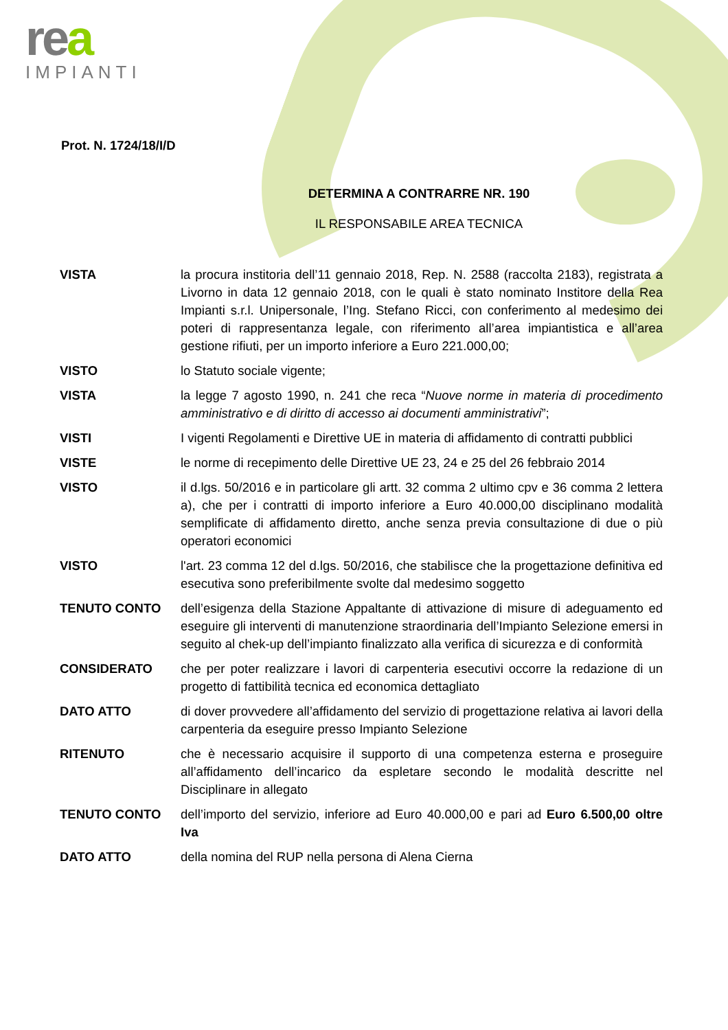rea
IMPIANTI
Prot. N. 1724/18/I/D
DETERMINA A CONTRARRE NR. 190
IL RESPONSABILE AREA TECNICA
| VISTA | la procura institoria dell’11 gennaio 2018, Rep. N. 2588 (raccolta 2183), registrata a Livorno in data 12 gennaio 2018, con le quali è stato nominato Institore della Rea Impianti s.r.l. Unipersonale, l’Ing. Stefano Ricci, con conferimento al medesimo dei poteri di rappresentanza legale, con riferimento all’area impiantistica e all’area gestione rifiuti, per un importo inferiore a Euro 221.000,00; |
| VISTO | lo Statuto sociale vigente; |
| VISTA | la legge 7 agosto 1990, n. 241 che reca “ Nuove norme in materia di procedimento amministrativo e di diritto di accesso ai documenti amministrativi ”; |
| VISTI | I vigenti Regolamenti e Direttive UE in materia di affidamento di contratti pubblici |
| VISTE | le norme di recepimento delle Direttive UE 23, 24 e 25 del 26 febbraio 2014 |
| VISTO | il d.lgs. 50/2016 e in particolare gli artt. 32 comma 2 ultimo cpv e 36 comma 2 lettera a), che per i contratti di importo inferiore a Euro 40.000,00 disciplinano modalità semplificate di affidamento diretto, anche senza previa consultazione di due o più operatori economici |
| VISTO | l'art. 23 comma 12 del d.lgs. 50/2016, che stabilisce che la progettazione definitiva ed esecutiva sono preferibilmente svolte dal medesimo soggetto |
| TENUTO CONTO | dell’esigenza della Stazione Appaltante di attivazione di misure di adeguamento ed eseguire gli interventi di manutenzione straordinaria dell’Impianto Selezione emersi in seguito al chek-up dell’impianto finalizzato alla verifica di sicurezza e di conformità |
| CONSIDERATO | che per poter realizzare i lavori di carpenteria esecutivi occorre la redazione di un progetto di fattibilità tecnica ed economica dettagliato |
| DATO ATTO | di dover provvedere all’affidamento del servizio di progettazione relativa ai lavori della carpenteria da eseguire presso Impianto Selezione |
| RITENUTO | che è necessario acquisire il supporto di una competenza esterna e proseguire all’affidamento dell’incarico da espletare secondo le modalità descritte nel Disciplinare in allegato |
| TENUTO CONTO | dell’importo del servizio, inferiore ad Euro 40.000,00 e pari ad Euro 6.500,00 oltre Iva |
| DATO ATTO | della nomina del RUP nella persona di Alena Cierna |